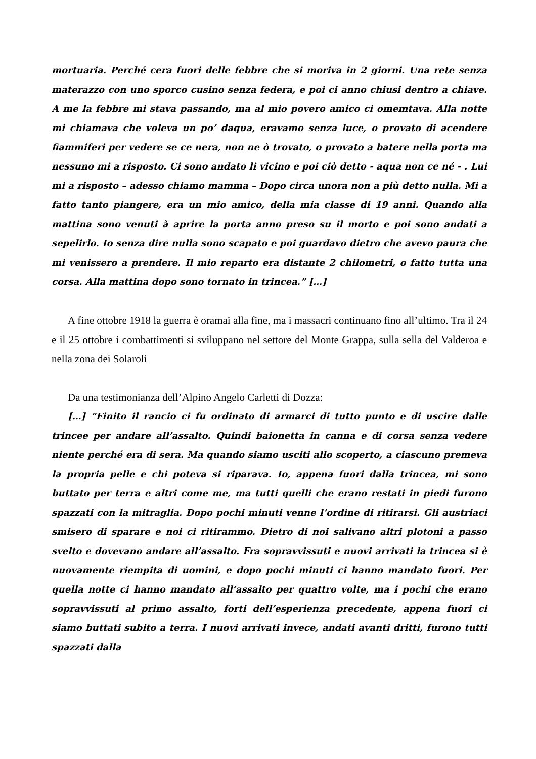mortuaria. Perché cera fuori delle febbre che si moriva in 2 giorni. Una rete senza materazzo con uno sporco cusino senza federa, e poi ci anno chiusi dentro a chiave. A me la febbre mi stava passando, ma al mio povero amico ci omemtava. Alla notte mi chiamava che voleva un po’ daqua, eravamo senza luce, o provato di acendere fiammiferi per vedere se ce nera, non ne ò trovato, o provato a batere nella porta ma nessuno mi a risposto. Ci sono andato li vicino e poi ciò detto - aqua non ce né - . Lui mi a risposto – adesso chiamo mamma – Dopo circa unora non a più detto nulla. Mi a fatto tanto piangere, era un mio amico, della mia classe di 19 anni. Quando alla mattina sono venuti à aprire la porta anno preso su il morto e poi sono andati a sepelirlo. Io senza dire nulla sono scapato e poi guardavo dietro che avevo paura che mi venissero a prendere. Il mio reparto era distante 2 chilometri, o fatto tutta una corsa. Alla mattina dopo sono tornato in trincea.” […]
A fine ottobre 1918 la guerra è oramai alla fine, ma i massacri continuano fino all’ultimo. Tra il 24 e il 25 ottobre i combattimenti si sviluppano nel settore del Monte Grappa, sulla sella del Valderoa e nella zona dei Solaroli
Da una testimonianza dell’Alpino Angelo Carletti di Dozza:
[…] “Finito il rancio ci fu ordinato di armarci di tutto punto e di uscire dalle trincee per andare all’assalto. Quindi baionetta in canna e di corsa senza vedere niente perché era di sera. Ma quando siamo usciti allo scoperto, a ciascuno premeva la propria pelle e chi poteva si riparava. Io, appena fuori dalla trincea, mi sono buttato per terra e altri come me, ma tutti quelli che erano restati in piedi furono spazzati con la mitraglia. Dopo pochi minuti venne l’ordine di ritirarsi. Gli austriaci smisero di sparare e noi ci ritirammo. Dietro di noi salivano altri plotoni a passo svelto e dovevano andare all’assalto. Fra sopravvissuti e nuovi arrivati la trincea si è nuovamente riempita di uomini, e dopo pochi minuti ci hanno mandato fuori. Per quella notte ci hanno mandato all’assalto per quattro volte, ma i pochi che erano sopravvissuti al primo assalto, forti dell’esperienza precedente, appena fuori ci siamo buttati subito a terra. I nuovi arrivati invece, andati avanti dritti, furono tutti spazzati dalla